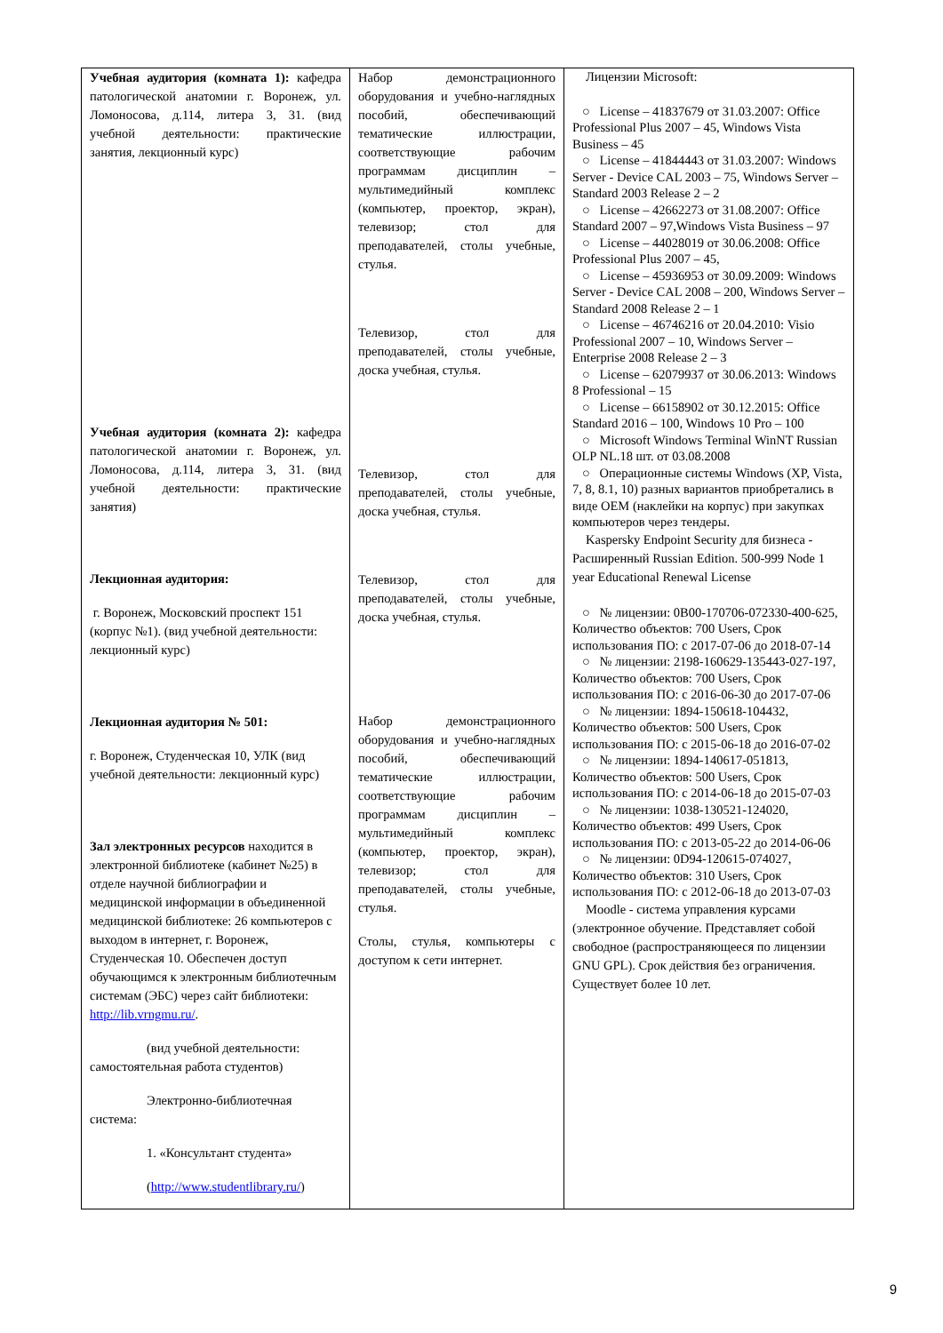| Учебная аудитория (комната 1): кафедра патологической анатомии г. Воронеж, ул. Ломоносова, д.114, литера 3, 31. (вид учебной деятельности: практические занятия, лекционный курс) Учебная аудитория (комната 2): кафедра патологической анатомии г. Воронеж, ул. Ломоносова, д.114, литера 3, 31. (вид учебной деятельности: практические занятия) Лекционная аудитория: г. Воронеж, Московский проспект 151 (корпус №1). (вид учебной деятельности: лекционный курс) Лекционная аудитория № 501: г. Воронеж, Студенческая 10, УЛК (вид учебной деятельности: лекционный курс) Зал электронных ресурсов находится в электронной библиотеке (кабинет №25) в отделе научной библиографии и медицинской информации в объединенной медицинской библиотеке: 26 компьютеров с выходом в интернет, г. Воронеж, Студенческая 10. Обеспечен доступ обучающимся к электронным библиотечным системам (ЭБС) через сайт библиотеки: http://lib.vrngmu.ru/ . (вид учебной деятельности: самостоятельная работа студентов) Электронно-библиотечная система: 1. «Консультант студента» ( http://www.studentlibrary.ru/ ) | Набор демонстрационного оборудования и учебно-наглядных пособий, обеспечивающий тематические иллюстрации, соответствующие рабочим программам дисциплин – мультимедийный комплекс (компьютер, проектор, экран), телевизор; стол для преподавателей, столы учебные, стулья. Телевизор, стол для преподавателей, столы учебные, доска учебная, стулья. Телевизор, стол для преподавателей, столы учебные, доска учебная, стулья. Телевизор, стол для преподавателей, столы учебные, доска учебная, стулья. Набор демонстрационного оборудования и учебно-наглядных пособий, обеспечивающий тематические иллюстрации, соответствующие рабочим программам дисциплин – мультимедийный комплекс (компьютер, проектор, экран), телевизор; стол для преподавателей, столы учебные, стулья. Столы, стулья, компьютеры с доступом к сети интернет. | Лицензии Microsoft: ○ License – 41837679 от 31.03.2007: Office Professional Plus 2007 – 45, Windows Vista Business – 45 ○ License – 41844443 от 31.03.2007: Windows Server - Device CAL 2003 – 75, Windows Server – Standard 2003 Release 2 – 2 ○ License – 42662273 от 31.08.2007: Office Standard 2007 – 97,Windows Vista Business – 97 ○ License – 44028019 от 30.06.2008: Office Professional Plus 2007 – 45, ○ License – 45936953 от 30.09.2009: Windows Server - Device CAL 2008 – 200, Windows Server – Standard 2008 Release 2 – 1 ○ License – 46746216 от 20.04.2010: Visio Professional 2007 – 10, Windows Server – Enterprise 2008 Release 2 – 3 ○ License – 62079937 от 30.06.2013: Windows 8 Professional – 15 ○ License – 66158902 от 30.12.2015: Office Standard 2016 – 100, Windows 10 Pro – 100 ○ Microsoft Windows Terminal WinNT Russian OLP NL.18 шт. от 03.08.2008 ○ Операционные системы Windows (XP, Vista, 7, 8, 8.1, 10) разных вариантов приобретались в виде OEM (наклейки на корпус) при закупках компьютеров через тендеры. Kaspersky Endpoint Security для бизнеса - Расширенный Russian Edition. 500-999 Node 1 year Educational Renewal License ○ № лицензии: 0B00-170706-072330-400-625, Количество объектов: 700 Users, Срок использования ПО: с 2017-07-06 до 2018-07-14 ○ № лицензии: 2198-160629-135443-027-197, Количество объектов: 700 Users, Срок использования ПО: с 2016-06-30 до 2017-07-06 ○ № лицензии: 1894-150618-104432, Количество объектов: 500 Users, Срок использования ПО: с 2015-06-18 до 2016-07-02 ○ № лицензии: 1894-140617-051813, Количество объектов: 500 Users, Срок использования ПО: с 2014-06-18 до 2015-07-03 ○ № лицензии: 1038-130521-124020, Количество объектов: 499 Users, Срок использования ПО: с 2013-05-22 до 2014-06-06 ○ № лицензии: 0D94-120615-074027, Количество объектов: 310 Users, Срок использования ПО: с 2012-06-18 до 2013-07-03 Moodle - система управления курсами (электронное обучение. Представляет собой свободное (распространяющееся по лицензии GNU GPL). Срок действия без ограничения. Существует более 10 лет. |
9